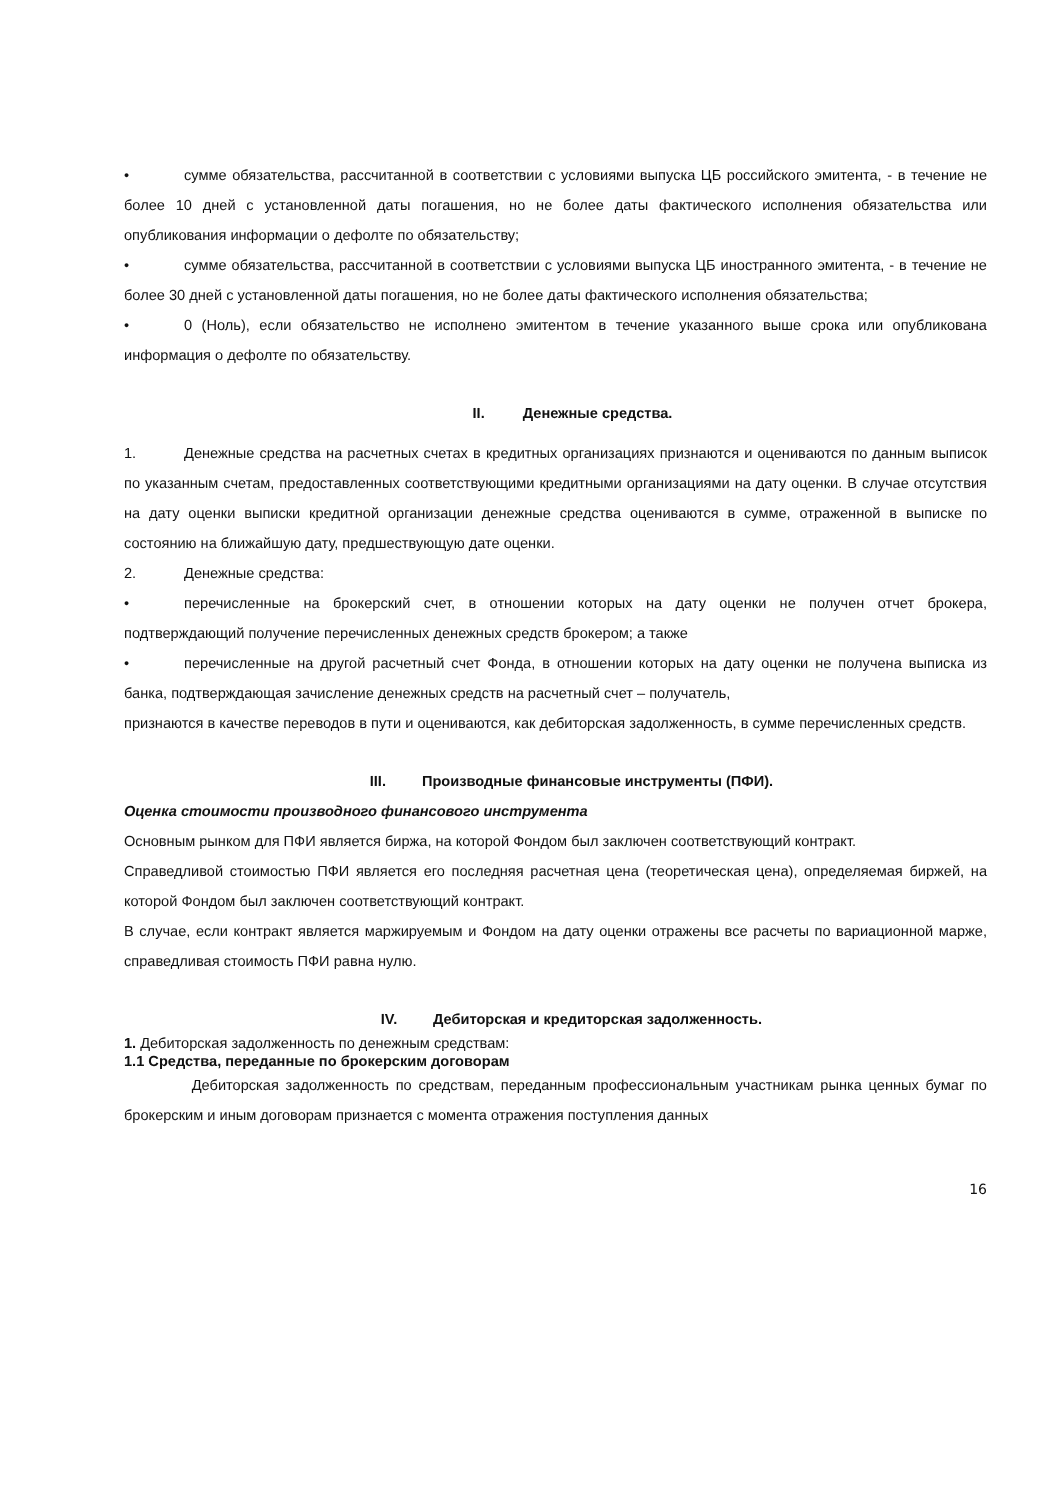• сумме обязательства, рассчитанной в соответствии с условиями выпуска ЦБ российского эмитента, - в течение не более 10 дней с установленной даты погашения, но не более даты фактического исполнения обязательства или опубликования информации о дефолте по обязательству;
• сумме обязательства, рассчитанной в соответствии с условиями выпуска ЦБ иностранного эмитента, - в течение не более 30 дней с установленной даты погашения, но не более даты фактического исполнения обязательства;
• 0 (Ноль), если обязательство не исполнено эмитентом в течение указанного выше срока или опубликована информация о дефолте по обязательству.
II. Денежные средства.
1. Денежные средства на расчетных счетах в кредитных организациях признаются и оцениваются по данным выписок по указанным счетам, предоставленных соответствующими кредитными организациями на дату оценки. В случае отсутствия на дату оценки выписки кредитной организации денежные средства оцениваются в сумме, отраженной в выписке по состоянию на ближайшую дату, предшествующую дате оценки.
2. Денежные средства:
• перечисленные на брокерский счет, в отношении которых на дату оценки не получен отчет брокера, подтверждающий получение перечисленных денежных средств брокером; а также
• перечисленные на другой расчетный счет Фонда, в отношении которых на дату оценки не получена выписка из банка, подтверждающая зачисление денежных средств на расчетный счет – получатель,
признаются в качестве переводов в пути и оцениваются, как дебиторская задолженность, в сумме перечисленных средств.
III. Производные финансовые инструменты (ПФИ).
Оценка стоимости производного финансового инструмента
Основным рынком для ПФИ является биржа, на которой Фондом был заключен соответствующий контракт.
Справедливой стоимостью ПФИ является его последняя расчетная цена (теоретическая цена), определяемая биржей, на которой Фондом был заключен соответствующий контракт.
В случае, если контракт является маржируемым и Фондом на дату оценки отражены все расчеты по вариационной марже, справедливая стоимость ПФИ равна нулю.
IV. Дебиторская и кредиторская задолженность.
1. Дебиторская задолженность по денежным средствам:
1.1 Средства, переданные по брокерским договорам
Дебиторская задолженность по средствам, переданным профессиональным участникам рынка ценных бумаг по брокерским и иным договорам признается с момента отражения поступления данных
16